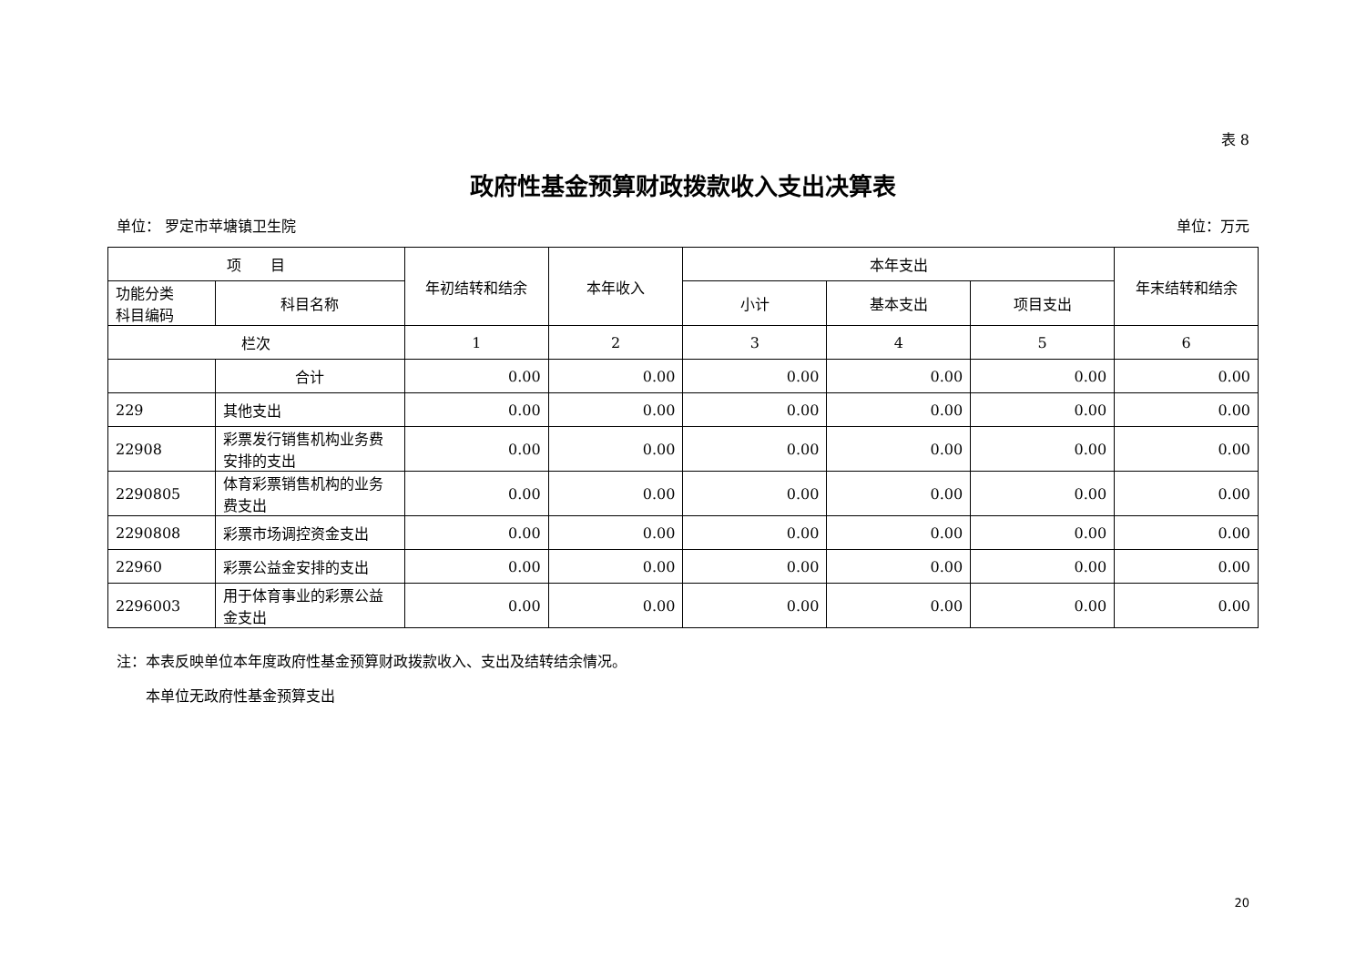表 8
政府性基金预算财政拨款收入支出决算表
单位： 罗定市苹塘镇卫生院 单位：万元
| 项 目 | | 年初结转和结余 | 本年收入 | 本年支出 | | | 年末结转和结余 |
| --- | --- | --- | --- | --- | --- | --- | --- |
| 功能分类 科目编码 | 科目名称 | | | 小计 | 基本支出 | 项目支出 | |
| 栏次 | | 1 | 2 | 3 | 4 | 5 | 6 |
| | 合计 | 0.00 | 0.00 | 0.00 | 0.00 | 0.00 | 0.00 |
| 229 | 其他支出 | 0.00 | 0.00 | 0.00 | 0.00 | 0.00 | 0.00 |
| 22908 | 彩票发行销售机构业务费安排的支出 | 0.00 | 0.00 | 0.00 | 0.00 | 0.00 | 0.00 |
| 2290805 | 体育彩票销售机构的业务费支出 | 0.00 | 0.00 | 0.00 | 0.00 | 0.00 | 0.00 |
| 2290808 | 彩票市场调控资金支出 | 0.00 | 0.00 | 0.00 | 0.00 | 0.00 | 0.00 |
| 22960 | 彩票公益金安排的支出 | 0.00 | 0.00 | 0.00 | 0.00 | 0.00 | 0.00 |
| 2296003 | 用于体育事业的彩票公益金支出 | 0.00 | 0.00 | 0.00 | 0.00 | 0.00 | 0.00 |
注：本表反映单位本年度政府性基金预算财政拨款收入、支出及结转结余情况。
　　本单位无政府性基金预算支出
20